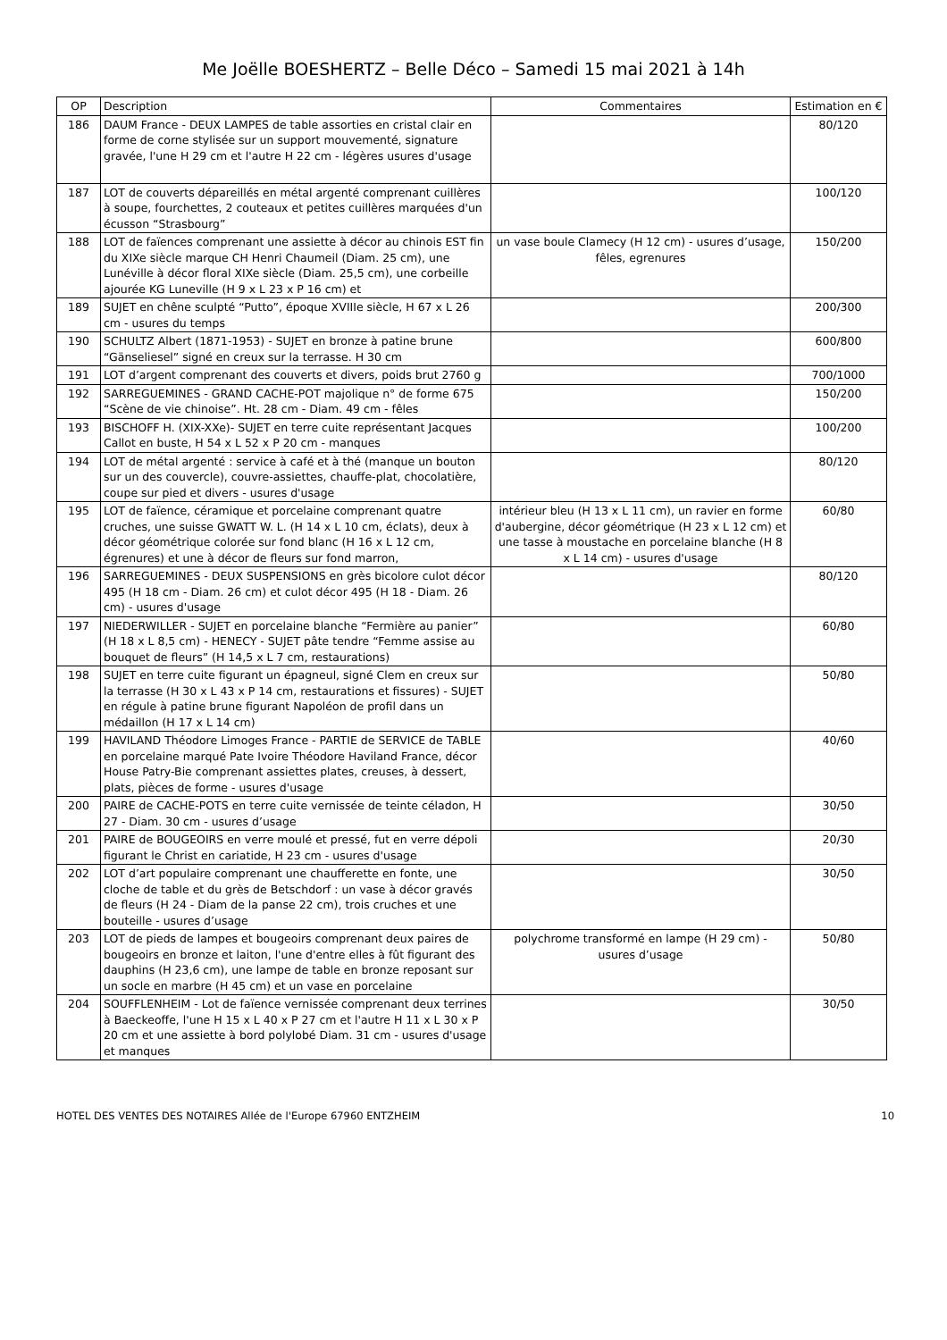Me Joëlle BOESHERTZ – Belle Déco – Samedi 15 mai 2021 à 14h
| OP | Description | Commentaires | Estimation en € |
| --- | --- | --- | --- |
| 186 | DAUM France - DEUX LAMPES de table assorties en cristal clair en forme de corne stylisée sur un support mouvementé, signature gravée, l'une H 29 cm et l'autre H 22 cm - légères usures d'usage | | 80/120 |
| 187 | LOT de couverts dépareillés en métal argenté comprenant cuillères à soupe, fourchettes, 2 couteaux et petites cuillères marquées d'un écusson “Strasbourg” | | 100/120 |
| 188 | LOT de faïences comprenant une assiette à décor au chinois EST fin du XIXe siècle marque CH Henri Chaumeil (Diam. 25 cm), une Lunéville à décor floral XIXe siècle (Diam. 25,5 cm), une corbeille ajourée KG Luneville (H 9 x L 23 x P 16 cm) et | un vase boule Clamecy (H 12 cm) - usures d’usage, fêles, egrenures | 150/200 |
| 189 | SUJET en chêne sculpté “Putto”, époque XVIIIe siècle, H 67 x L 26 cm - usures du temps | | 200/300 |
| 190 | SCHULTZ Albert (1871-1953) - SUJET en bronze à patine brune “Gänseliesel” signé en creux sur la terrasse. H 30 cm | | 600/800 |
| 191 | LOT d’argent comprenant des couverts et divers, poids brut 2760 g | | 700/1000 |
| 192 | SARREGUEMINES - GRAND CACHE-POT majolique n° de forme 675 “Scène de vie chinoise”. Ht. 28 cm - Diam. 49 cm - fêles | | 150/200 |
| 193 | BISCHOFF H. (XIX-XXe)- SUJET en terre cuite représentant Jacques Callot en buste, H 54 x L 52 x P 20 cm - manques | | 100/200 |
| 194 | LOT de métal argenté : service à café et à thé (manque un bouton sur un des couvercle), couvre-assiettes, chauffe-plat, chocolatière, coupe sur pied et divers - usures d'usage | | 80/120 |
| 195 | LOT de faïence, céramique et porcelaine comprenant quatre cruches, une suisse GWATT W. L. (H 14 x L 10 cm, éclats), deux à décor géométrique colorée sur fond blanc (H 16 x L 12 cm, égrenures) et une à décor de fleurs sur fond marron, | intérieur bleu (H 13 x L 11 cm), un ravier en forme d'aubergine, décor géométrique (H 23 x L 12 cm) et une tasse à moustache en porcelaine blanche (H 8 x L 14 cm) - usures d'usage | 60/80 |
| 196 | SARREGUEMINES - DEUX SUSPENSIONS en grès bicolore culot décor 495 (H 18 cm - Diam. 26 cm) et culot décor 495 (H 18 - Diam. 26 cm) - usures d'usage | | 80/120 |
| 197 | NIEDERWILLER - SUJET en porcelaine blanche “Fermière au panier” (H 18 x L 8,5 cm) - HENECY - SUJET pâte tendre “Femme assise au bouquet de fleurs” (H 14,5 x L 7 cm, restaurations) | | 60/80 |
| 198 | SUJET en terre cuite figurant un épagneul, signé Clem en creux sur la terrasse (H 30 x L 43 x P 14 cm, restaurations et fissures) - SUJET en régule à patine brune figurant Napoléon de profil dans un médaillon (H 17 x L 14 cm) | | 50/80 |
| 199 | HAVILAND Théodore Limoges France - PARTIE de SERVICE de TABLE en porcelaine marqué Pate Ivoire Théodore Haviland France, décor House Patry-Bie comprenant assiettes plates, creuses, à dessert, plats, pièces de forme - usures d'usage | | 40/60 |
| 200 | PAIRE de CACHE-POTS en terre cuite vernissée de teinte céladon, H 27 - Diam. 30 cm - usures d’usage | | 30/50 |
| 201 | PAIRE de BOUGEOIRS en verre moulé et pressé, fut en verre dépoli figurant le Christ en cariatide, H 23 cm - usures d'usage | | 20/30 |
| 202 | LOT d’art populaire comprenant une chaufferette en fonte, une cloche de table et du grès de Betschdorf : un vase à décor gravés de fleurs (H 24 - Diam de la panse 22 cm), trois cruches et une bouteille - usures d’usage | | 30/50 |
| 203 | LOT de pieds de lampes et bougeoirs comprenant deux paires de bougeoirs en bronze et laiton, l'une d'entre elles à fût figurant des dauphins (H 23,6 cm), une lampe de table en bronze reposant sur un socle en marbre (H 45 cm) et un vase en porcelaine | polychrome transformé en lampe (H 29 cm) - usures d’usage | 50/80 |
| 204 | SOUFFLENHEIM - Lot de faïence vernissée comprenant deux terrines à Baeckeoffe, l'une H 15 x L 40 x P 27 cm et l'autre H 11 x L 30 x P 20 cm et une assiette à bord polylobé Diam. 31 cm - usures d'usage et manques | | 30/50 |
HOTEL DES VENTES DES NOTAIRES Allée de l'Europe 67960 ENTZHEIM 10